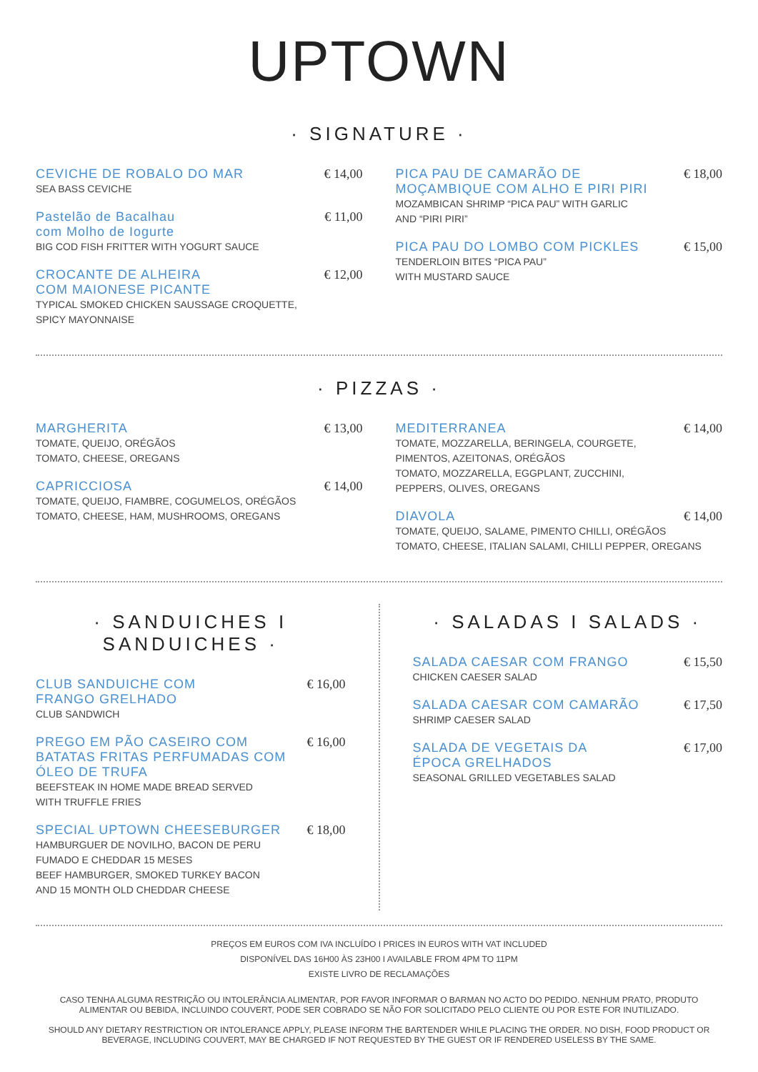UPTOWN
· SIGNATURE ·
CEVICHE DE ROBALO DO MAR
€ 14,00
SEA BASS CEVICHE
Pastelão de Bacalhau
com Molho de Iogurte
€ 11,00
BIG COD FISH FRITTER WITH YOGURT SAUCE
CROCANTE DE ALHEIRA
COM MAIONESE PICANTE
€ 12,00
TYPICAL SMOKED CHICKEN SAUSSAGE CROQUETTE,
SPICY MAYONNAISE
PICA PAU DE CAMARÃO DE MOÇAMBIQUE COM ALHO E PIRI PIRI
€ 18,00
MOZAMBICAN SHRIMP “PICA PAU” WITH GARLIC
AND “PIRI PIRI”
PICA PAU DO LOMBO COM PICKLES
€ 15,00
TENDERLOIN BITES “PICA PAU”
WITH MUSTARD SAUCE
· PIZZAS ·
MARGHERITA
€ 13,00
TOMATE, QUEIJO, ORÉGÃOS
TOMATO, CHEESE, OREGANS
CAPRICCIOSA
€ 14,00
TOMATE, QUEIJO, FIAMBRE, COGUMELOS, ORÉGÃOS
TOMATO, CHEESE, HAM, MUSHROOMS, OREGANS
MEDITERRANEA
€ 14,00
TOMATE, MOZZARELLA, BERINGELA, COURGETE,
PIMENTOS, AZEITONAS, ORÉGÃOS
TOMATO, MOZZARELLA, EGGPLANT, ZUCCHINI,
PEPPERS, OLIVES, OREGANS
DIAVOLA
€ 14,00
TOMATE, QUEIJO, SALAME, PIMENTO CHILLI, ORÉGÃOS
TOMATO, CHEESE, ITALIAN SALAMI, CHILLI PEPPER, OREGANS
· SANDUICHES I SANDUICHES ·
CLUB SANDUICHE COM
FRANGO GRELHADO
€ 16,00
CLUB SANDWICH
PREGO EM PÃO CASEIRO COM BATATAS FRITAS PERFUMADAS COM ÓLEO DE TRUFA
€ 16,00
BEEFSTEAK IN HOME MADE BREAD SERVED
WITH TRUFFLE FRIES
SPECIAL UPTOWN CHEESEBURGER
€ 18,00
HAMBURGUER DE NOVILHO, BACON DE PERU
FUMADO E CHEDDAR 15 MESES
BEEF HAMBURGER, SMOKED TURKEY BACON
AND 15 MONTH OLD CHEDDAR CHEESE
· SALADAS I SALADS ·
SALADA CAESAR COM FRANGO
€ 15,50
CHICKEN CAESER SALAD
SALADA CAESAR COM CAMARÃO
€ 17,50
SHRIMP CAESER SALAD
SALADA DE VEGETAIS DA
ÉPOCA GRELHADOS
€ 17,00
SEASONAL GRILLED VEGETABLES SALAD
PREÇOS EM EUROS COM IVA INCLUÍDO I PRICES IN EUROS WITH VAT INCLUDED
DISPONÍVEL DAS 16H00 ÀS 23H00 I AVAILABLE FROM 4PM TO 11PM
EXISTE LIVRO DE RECLAMAÇÕES
CASO TENHA ALGUMA RESTRIÇÃO OU INTOLERÂNCIA ALIMENTAR, POR FAVOR INFORMAR O BARMAN NO ACTO DO PEDIDO. NENHUM PRATO, PRODUTO ALIMENTAR OU BEBIDA, INCLUINDO COUVERT, PODE SER COBRADO SE NÃO FOR SOLICITADO PELO CLIENTE OU POR ESTE FOR INUTILIZADO.
SHOULD ANY DIETARY RESTRICTION OR INTOLERANCE APPLY, PLEASE INFORM THE BARTENDER WHILE PLACING THE ORDER. NO DISH, FOOD PRODUCT OR BEVERAGE, INCLUDING COUVERT, MAY BE CHARGED IF NOT REQUESTED BY THE GUEST OR IF RENDERED USELESS BY THE SAME.